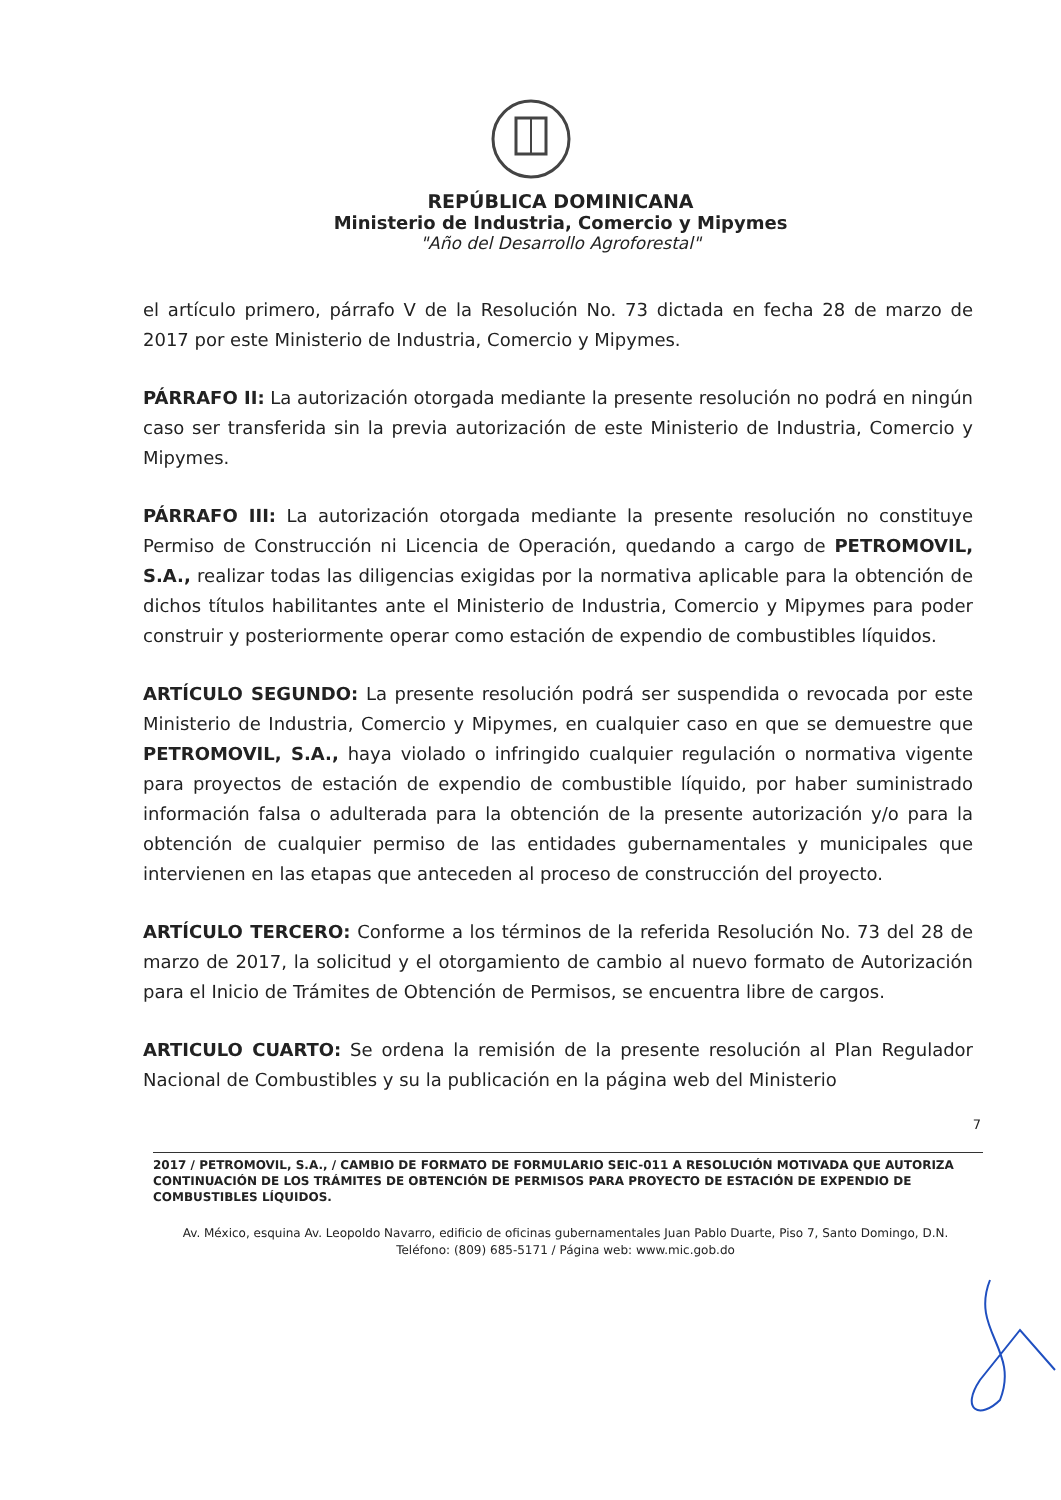REPÚBLICA DOMINICANA
Ministerio de Industria, Comercio y Mipymes
"Año del Desarrollo Agroforestal"
el artículo primero, párrafo V de la Resolución No. 73 dictada en fecha 28 de marzo de 2017 por este Ministerio de Industria, Comercio y Mipymes.
PÁRRAFO II: La autorización otorgada mediante la presente resolución no podrá en ningún caso ser transferida sin la previa autorización de este Ministerio de Industria, Comercio y Mipymes.
PÁRRAFO III: La autorización otorgada mediante la presente resolución no constituye Permiso de Construcción ni Licencia de Operación, quedando a cargo de PETROMOVIL, S.A., realizar todas las diligencias exigidas por la normativa aplicable para la obtención de dichos títulos habilitantes ante el Ministerio de Industria, Comercio y Mipymes para poder construir y posteriormente operar como estación de expendio de combustibles líquidos.
ARTÍCULO SEGUNDO: La presente resolución podrá ser suspendida o revocada por este Ministerio de Industria, Comercio y Mipymes, en cualquier caso en que se demuestre que PETROMOVIL, S.A., haya violado o infringido cualquier regulación o normativa vigente para proyectos de estación de expendio de combustible líquido, por haber suministrado información falsa o adulterada para la obtención de la presente autorización y/o para la obtención de cualquier permiso de las entidades gubernamentales y municipales que intervienen en las etapas que anteceden al proceso de construcción del proyecto.
ARTÍCULO TERCERO: Conforme a los términos de la referida Resolución No. 73 del 28 de marzo de 2017, la solicitud y el otorgamiento de cambio al nuevo formato de Autorización para el Inicio de Trámites de Obtención de Permisos, se encuentra libre de cargos.
ARTICULO CUARTO: Se ordena la remisión de la presente resolución al Plan Regulador Nacional de Combustibles y su la publicación en la página web del Ministerio
7
2017 / PETROMOVIL, S.A., / CAMBIO DE FORMATO DE FORMULARIO SEIC-011 A RESOLUCIÓN MOTIVADA QUE AUTORIZA CONTINUACIÓN DE LOS TRÁMITES DE OBTENCIÓN DE PERMISOS PARA PROYECTO DE ESTACIÓN DE EXPENDIO DE COMBUSTIBLES LÍQUIDOS.
Av. México, esquina Av. Leopoldo Navarro, edificio de oficinas gubernamentales Juan Pablo Duarte, Piso 7, Santo Domingo, D.N.
Teléfono: (809) 685-5171 / Página web: www.mic.gob.do